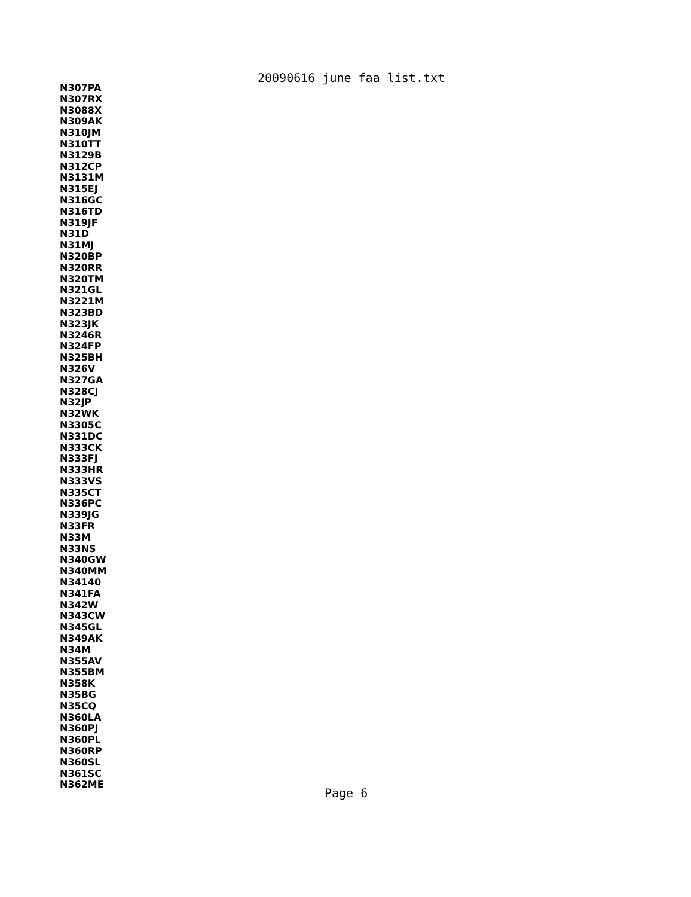20090616 june faa list.txt
N307PA
N307RX
N3088X
N309AK
N310JM
N310TT
N3129B
N312CP
N3131M
N315EJ
N316GC
N316TD
N319JF
N31D
N31MJ
N320BP
N320RR
N320TM
N321GL
N3221M
N323BD
N323JK
N3246R
N324FP
N325BH
N326V
N327GA
N328CJ
N32JP
N32WK
N3305C
N331DC
N333CK
N333FJ
N333HR
N333VS
N335CT
N336PC
N339JG
N33FR
N33M
N33NS
N340GW
N340MM
N34140
N341FA
N342W
N343CW
N345GL
N349AK
N34M
N355AV
N355BM
N358K
N35BG
N35CQ
N360LA
N360PJ
N360PL
N360RP
N360SL
N361SC
N362ME
Page 6